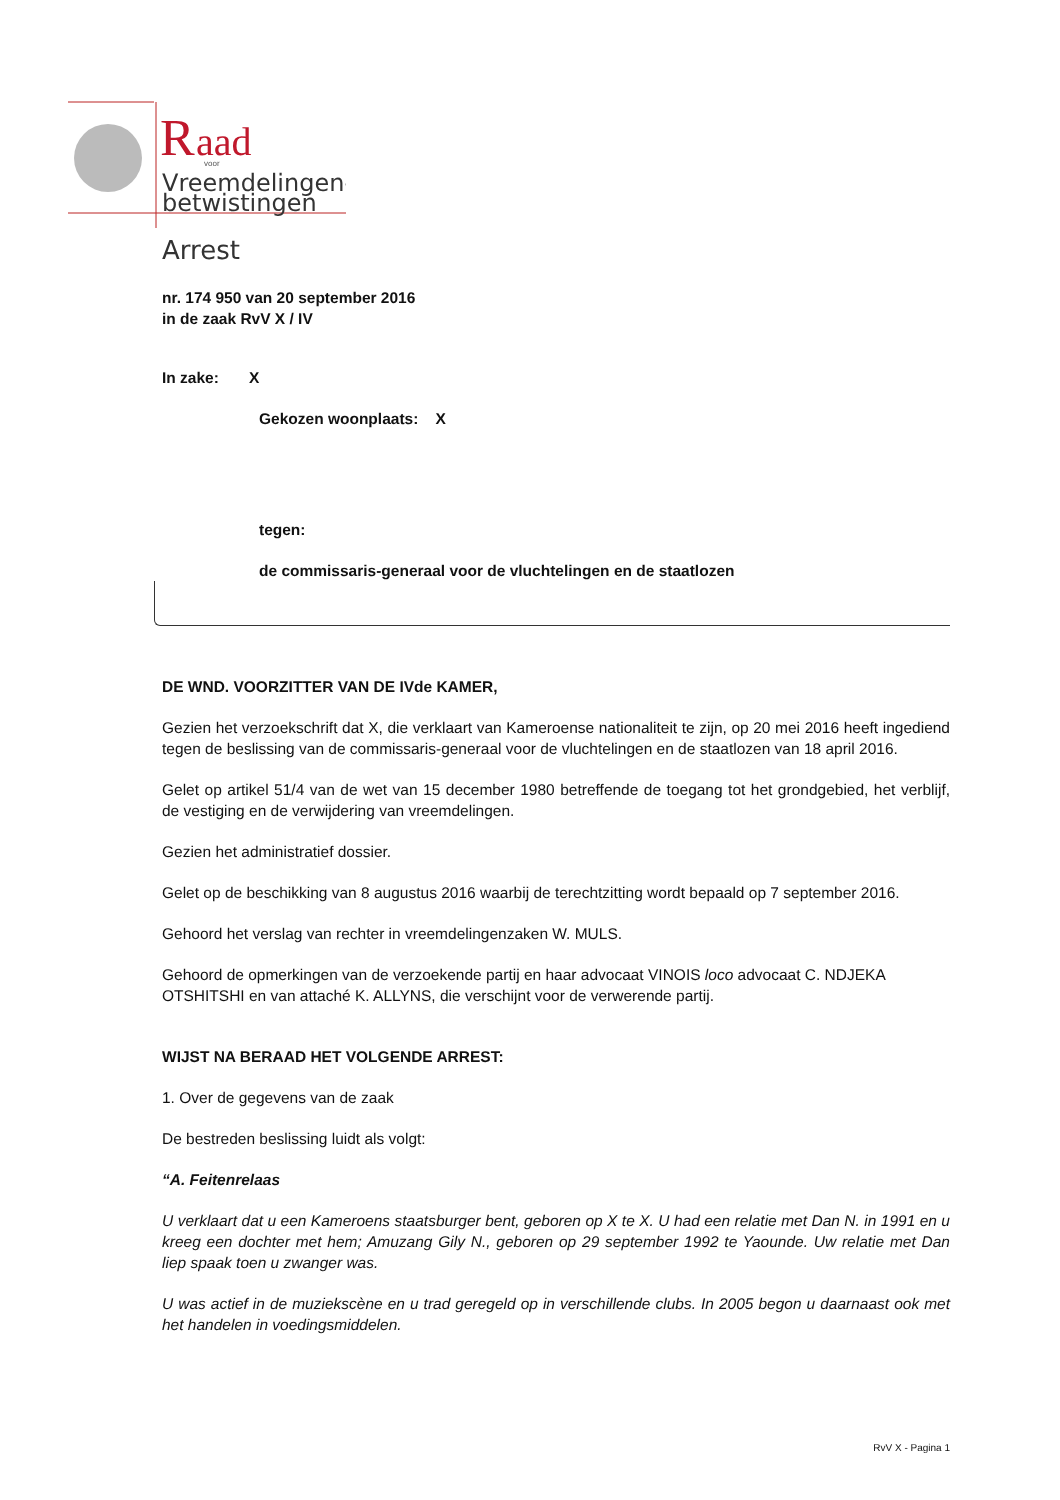R
aad
voor
Vreemdelingen-
betwistingen
Arrest
nr. 174 950 van 20 september 2016
in de zaak RvV X / IV
In zake: X
Gekozen woonplaats: X
tegen:
de commissaris-generaal voor de vluchtelingen en de staatlozen
DE WND. VOORZITTER VAN DE IVde KAMER,
Gezien het verzoekschrift dat X, die verklaart van Kameroense nationaliteit te zijn, op 20 mei 2016 heeft ingediend tegen de beslissing van de commissaris-generaal voor de vluchtelingen en de staatlozen van 18 april 2016.
Gelet op artikel 51/4 van de wet van 15 december 1980 betreffende de toegang tot het grondgebied, het verblijf, de vestiging en de verwijdering van vreemdelingen.
Gezien het administratief dossier.
Gelet op de beschikking van 8 augustus 2016 waarbij de terechtzitting wordt bepaald op 7 september 2016.
Gehoord het verslag van rechter in vreemdelingenzaken W. MULS.
Gehoord de opmerkingen van de verzoekende partij en haar advocaat VINOIS loco advocaat C. NDJEKA OTSHITSHI en van attaché K. ALLYNS, die verschijnt voor de verwerende partij.
WIJST NA BERAAD HET VOLGENDE ARREST:
1. Over de gegevens van de zaak
De bestreden beslissing luidt als volgt:
“A. Feitenrelaas
U verklaart dat u een Kameroens staatsburger bent, geboren op X te X. U had een relatie met Dan N. in 1991 en u kreeg een dochter met hem; Amuzang Gily N., geboren op 29 september 1992 te Yaounde. Uw relatie met Dan liep spaak toen u zwanger was.
U was actief in de muziekscène en u trad geregeld op in verschillende clubs. In 2005 begon u daarnaast ook met het handelen in voedingsmiddelen.
RvV X - Pagina 1